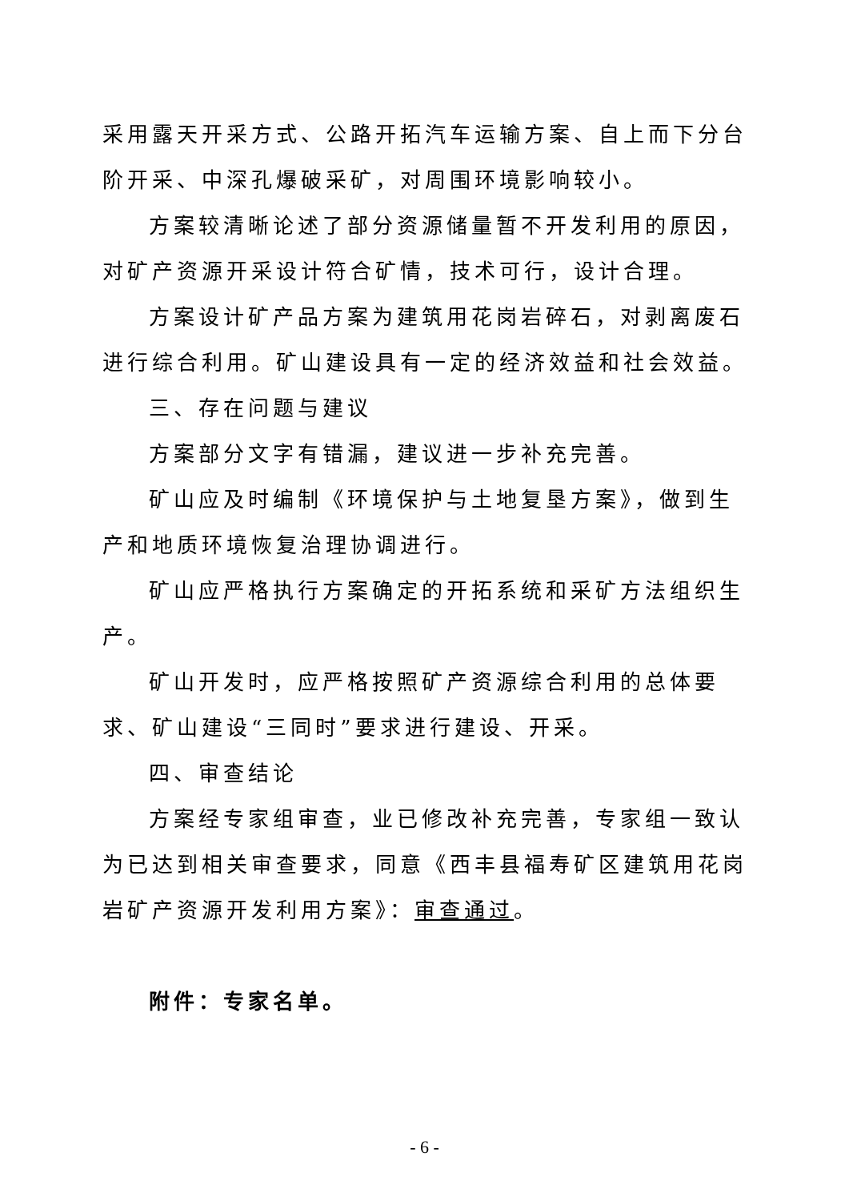采用露天开采方式、公路开拓汽车运输方案、自上而下分台阶开采、中深孔爆破采矿，对周围环境影响较小。
方案较清晰论述了部分资源储量暂不开发利用的原因，对矿产资源开采设计符合矿情，技术可行，设计合理。
方案设计矿产品方案为建筑用花岗岩碎石，对剥离废石进行综合利用。矿山建设具有一定的经济效益和社会效益。
三、存在问题与建议
方案部分文字有错漏，建议进一步补充完善。
矿山应及时编制《环境保护与土地复垦方案》，做到生产和地质环境恢复治理协调进行。
矿山应严格执行方案确定的开拓系统和采矿方法组织生产。
矿山开发时，应严格按照矿产资源综合利用的总体要求、矿山建设“三同时”要求进行建设、开采。
四、审查结论
方案经专家组审查，业已修改补充完善，专家组一致认为已达到相关审查要求，同意《西丰县福寿矿区建筑用花岗岩矿产资源开发利用方案》：审查通过。
附件：专家名单。
- 6 -